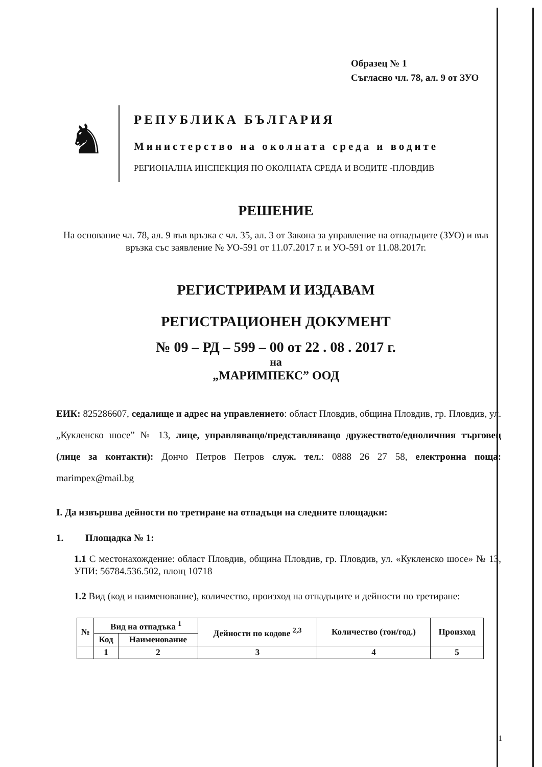Образец № 1
Съгласно чл. 78, ал. 9 от ЗУО
♞
РЕПУБЛИКА БЪЛГАРИЯ
Министерство на околната среда и водите
РЕГИОНАЛНА ИНСПЕКЦИЯ ПО ОКОЛНАТА СРЕДА И ВОДИТЕ -ПЛОВДИВ
РЕШЕНИЕ
На основание чл. 78, ал. 9 във връзка с чл. 35, ал. 3 от Закона за управление на отпадъците (ЗУО) и във връзка със заявление № УО-591 от 11.07.2017 г. и УО-591 от 11.08.2017г.
РЕГИСТРИРАМ И ИЗДАВАМ
РЕГИСТРАЦИОНЕН ДОКУМЕНТ
№ 09 – РД – 599 – 00 от 22 . 08 . 2017 г.
на
„МАРИМПЕКС” ООД
ЕИК: 825286607, седалище и адрес на управлението: област Пловдив, община Пловдив, гр. Пловдив, ул. „Кукленско шосе” № 13, лице, управляващо/представляващо дружеството/едноличния търговец (лице за контакти): Дончо Петров Петров служ. тел.: 0888 26 27 58, електронна поща: marimpex@mail.bg
I. Да извършва дейности по третиране на отпадъци на следните площадки:
1. Площадка № 1:
1.1 С местонахождение: област Пловдив, община Пловдив, гр. Пловдив, ул. «Кукленско шосе» № 13, УПИ: 56784.536.502, площ 10718
1.2 Вид (код и наименование), количество, произход на отпадъците и дейности по третиране:
| № | Вид на отпадъка <sup>1</sup> | | Дейности по кодове <sup>2,3</sup> | Количество (тон/год.) | Произход |
| --- | --- | --- | --- | --- | --- |
| | Код | Наименование | | | |
| | 1 | 2 | 3 | 4 | 5 |
1